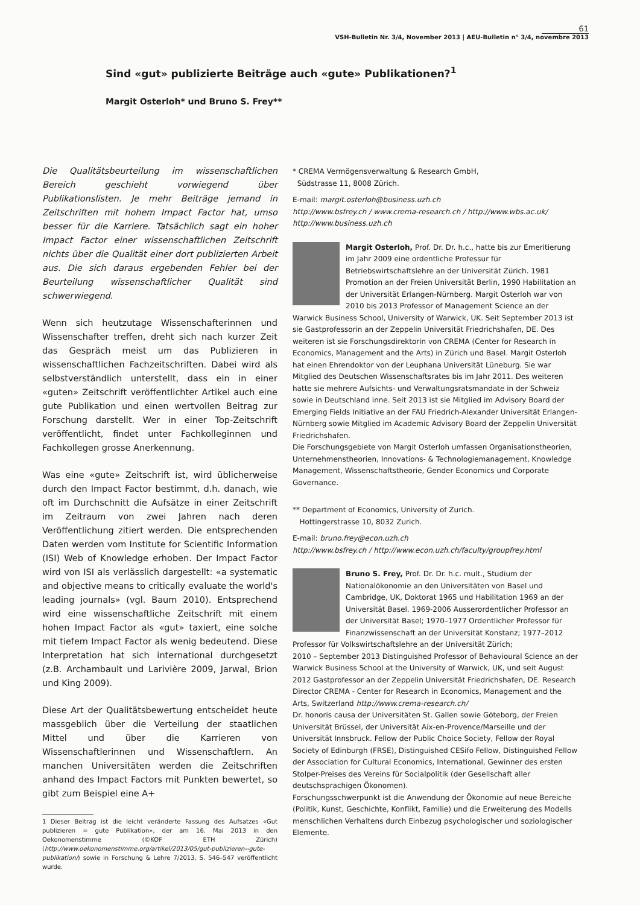61
VSH-Bulletin Nr. 3/4, November 2013 | AEU-Bulletin n° 3/4, novembre 2013
Sind «gut» publizierte Beiträge auch «gute» Publikationen?<sup>1</sup>
Margit Osterloh* und Bruno S. Frey**
Die Qualitätsbeurteilung im wissenschaftlichen Bereich geschieht vorwiegend über Publikationslisten. Je mehr Beiträge jemand in Zeitschriften mit hohem Impact Factor hat, umso besser für die Karriere. Tatsächlich sagt ein hoher Impact Factor einer wissenschaftlichen Zeitschrift nichts über die Qualität einer dort publizierten Arbeit aus. Die sich daraus ergebenden Fehler bei der Beurteilung wissenschaftlicher Qualität sind schwerwiegend.
Wenn sich heutzutage Wissenschafterinnen und Wissenschafter treffen, dreht sich nach kurzer Zeit das Gespräch meist um das Publizieren in wissenschaftlichen Fachzeitschriften. Dabei wird als selbstverständlich unterstellt, dass ein in einer «guten» Zeitschrift veröffentlichter Artikel auch eine gute Publikation und einen wertvollen Beitrag zur Forschung darstellt. Wer in einer Top-Zeitschrift veröffentlicht, findet unter Fachkolleginnen und Fachkollegen grosse Anerkennung.
Was eine «gute» Zeitschrift ist, wird üblicherweise durch den Impact Factor bestimmt, d.h. danach, wie oft im Durchschnitt die Aufsätze in einer Zeitschrift im Zeitraum von zwei Jahren nach deren Veröffentlichung zitiert werden. Die entsprechenden Daten werden vom Institute for Scientific Information (ISI) Web of Knowledge erhoben. Der Impact Factor wird von ISI als verlässlich dargestellt: «a systematic and objective means to critically evaluate the world's leading journals» (vgl. Baum 2010). Entsprechend wird eine wissenschaftliche Zeitschrift mit einem hohen Impact Factor als «gut» taxiert, eine solche mit tiefem Impact Factor als wenig bedeutend. Diese Interpretation hat sich international durchgesetzt (z.B. Archambault und Larivière 2009, Jarwal, Brion und King 2009).
Diese Art der Qualitätsbewertung entscheidet heute massgeblich über die Verteilung der staatlichen Mittel und über die Karrieren von Wissenschaftlerinnen und Wissenschaftlern. An manchen Universitäten werden die Zeitschriften anhand des Impact Factors mit Punkten bewertet, so gibt zum Beispiel eine A+
1 Dieser Beitrag ist die leicht veränderte Fassung des Aufsatzes «Gut publizieren = gute Publikation», der am 16. Mai 2013 in den Oekonomenstimme (©KOF ETH Zürich) (http://www.oekonomenstimme.org/artikel/2013/05/gut-publizieren--gute-publikation/) sowie in Forschung & Lehre 7/2013, S. 546–547 veröffentlicht wurde.
* CREMA Vermögensverwaltung & Research GmbH,
Südstrasse 11, 8008 Zürich.
E-mail: margit.osterloh@business.uzh.ch
http://www.bsfrey.ch / www.crema-research.ch / http://www.wbs.ac.uk/ http://www.business.uzh.ch
Margit Osterloh, Prof. Dr. Dr. h.c., hatte bis zur Emeritierung im Jahr 2009 eine ordentliche Professur für Betriebswirtschaftslehre an der Universität Zürich. 1981 Promotion an der Freien Universität Berlin, 1990 Habilitation an der Universität Erlangen-Nürnberg. Margit Osterloh war von 2010 bis 2013 Professor of Management Science an der Warwick Business School, University of Warwick, UK. Seit September 2013 ist sie Gastprofessorin an der Zeppelin Universität Friedrichshafen, DE. Des weiteren ist sie Forschungsdirektorin von CREMA (Center for Research in Economics, Management and the Arts) in Zürich und Basel. Margit Osterloh hat einen Ehrendoktor von der Leuphana Universität Lüneburg. Sie war Mitglied des Deutschen Wissenschaftsrates bis im Jahr 2011. Des weiteren hatte sie mehrere Aufsichts- und Verwaltungsratsmandate in der Schweiz sowie in Deutschland inne. Seit 2013 ist sie Mitglied im Advisory Board der Emerging Fields Initiative an der FAU Friedrich-Alexander Universität Erlangen-Nürnberg sowie Mitglied im Academic Advisory Board der Zeppelin Universität Friedrichshafen.
Die Forschungsgebiete von Margit Osterloh umfassen Organisationstheorien, Unternehmenstheorien, Innovations- & Technologiemanagement, Knowledge Management, Wissenschaftstheorie, Gender Economics und Corporate Governance.
** Department of Economics, University of Zurich.
Hottingerstrasse 10, 8032 Zurich.
E-mail: bruno.frey@econ.uzh.ch
http://www.bsfrey.ch / http://www.econ.uzh.ch/faculty/groupfrey.html
Bruno S. Frey, Prof. Dr. Dr. h.c. mult., Studium der Nationalökonomie an den Universitäten von Basel und Cambridge, UK, Doktorat 1965 und Habilitation 1969 an der Universität Basel. 1969-2006 Ausserordentlicher Professor an der Universität Basel; 1970–1977 Ordentlicher Professor für Finanzwissenschaft an der Universität Konstanz; 1977–2012 Professor für Volkswirtschaftslehre an der Universität Zürich;
2010 – September 2013 Distinguished Professor of Behavioural Science an der Warwick Business School at the University of Warwick, UK, und seit August 2012 Gastprofessor an der Zeppelin Universität Friedrichshafen, DE. Research Director CREMA - Center for Research in Economics, Management and the Arts, Switzerland http://www.crema-research.ch/
Dr. honoris causa der Universitäten St. Gallen sowie Göteborg, der Freien Universität Brüssel, der Universität Aix-en-Provence/Marseille und der Universität Innsbruck. Fellow der Public Choice Society, Fellow der Royal Society of Edinburgh (FRSE), Distinguished CESifo Fellow, Distinguished Fellow der Association for Cultural Economics, International, Gewinner des ersten Stolper-Preises des Vereins für Socialpolitik (der Gesellschaft aller deutschsprachigen Ökonomen).
Forschungsschwerpunkt ist die Anwendung der Ökonomie auf neue Bereiche (Politik, Kunst, Geschichte, Konflikt, Familie) und die Erweiterung des Modells menschlichen Verhaltens durch Einbezug psychologischer und soziologischer Elemente.